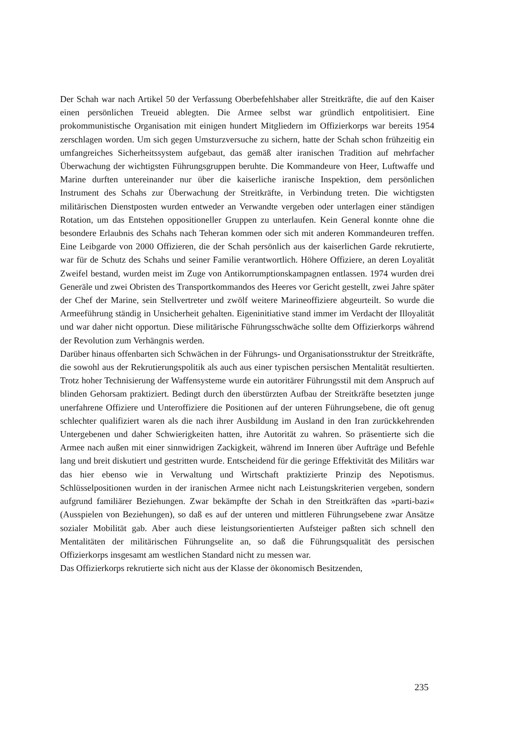Der Schah war nach Artikel 50 der Verfassung Oberbefehlshaber aller Streitkräfte, die auf den Kaiser einen persönlichen Treueid ablegten. Die Armee selbst war gründlich entpolitisiert. Eine prokommunistische Organisation mit einigen hundert Mitgliedern im Offizierkorps war bereits 1954 zerschlagen worden. Um sich gegen Umsturzversuche zu sichern, hatte der Schah schon frühzeitig ein umfangreiches Sicherheitssystem aufgebaut, das gemäß alter iranischen Tradition auf mehrfacher Überwachung der wichtigsten Führungsgruppen beruhte. Die Kommandeure von Heer, Luftwaffe und Marine durften untereinander nur über die kaiserliche iranische Inspektion, dem persönlichen Instrument des Schahs zur Überwachung der Streitkräfte, in Verbindung treten. Die wichtigsten militärischen Dienstposten wurden entweder an Verwandte vergeben oder unterlagen einer ständigen Rotation, um das Entstehen oppositioneller Gruppen zu unterlaufen. Kein General konnte ohne die besondere Erlaubnis des Schahs nach Teheran kommen oder sich mit anderen Kommandeuren treffen. Eine Leibgarde von 2000 Offizieren, die der Schah persönlich aus der kaiserlichen Garde rekrutierte, war für de Schutz des Schahs und seiner Familie verantwortlich. Höhere Offiziere, an deren Loyalität Zweifel bestand, wurden meist im Zuge von Antikorrumptionskampagnen entlassen. 1974 wurden drei Generäle und zwei Obristen des Transportkommandos des Heeres vor Gericht gestellt, zwei Jahre später der Chef der Marine, sein Stellvertreter und zwölf weitere Marineoffiziere abgeurteilt. So wurde die Armeeführung ständig in Unsicherheit gehalten. Eigeninitiative stand immer im Verdacht der Illoyalität und war daher nicht opportun. Diese militärische Führungsschwäche sollte dem Offizierkorps während der Revolution zum Verhängnis werden.
Darüber hinaus offenbarten sich Schwächen in der Führungs- und Organisationsstruktur der Streitkräfte, die sowohl aus der Rekrutierungspolitik als auch aus einer typischen persischen Mentalität resultierten. Trotz hoher Technisierung der Waffensysteme wurde ein autoritärer Führungsstil mit dem Anspruch auf blinden Gehorsam praktiziert. Bedingt durch den überstürzten Aufbau der Streitkräfte besetzten junge unerfahrene Offiziere und Unteroffiziere die Positionen auf der unteren Führungsebene, die oft genug schlechter qualifiziert waren als die nach ihrer Ausbildung im Ausland in den Iran zurückkehrenden Untergebenen und daher Schwierigkeiten hatten, ihre Autorität zu wahren. So präsentierte sich die Armee nach außen mit einer sinnwidrigen Zackigkeit, während im Inneren über Aufträge und Befehle lang und breit diskutiert und gestritten wurde. Entscheidend für die geringe Effektivität des Militärs war das hier ebenso wie in Verwaltung und Wirtschaft praktizierte Prinzip des Nepotismus. Schlüsselpositionen wurden in der iranischen Armee nicht nach Leistungskriterien vergeben, sondern aufgrund familiärer Beziehungen. Zwar bekämpfte der Schah in den Streitkräften das »parti-bazi« (Ausspielen von Beziehungen), so daß es auf der unteren und mittleren Führungsebene zwar Ansätze sozialer Mobilität gab. Aber auch diese leistungsorientierten Aufsteiger paßten sich schnell den Mentalitäten der militärischen Führungselite an, so daß die Führungsqualität des persischen Offizierkorps insgesamt am westlichen Standard nicht zu messen war.
Das Offizierkorps rekrutierte sich nicht aus der Klasse der ökonomisch Besitzenden,
235